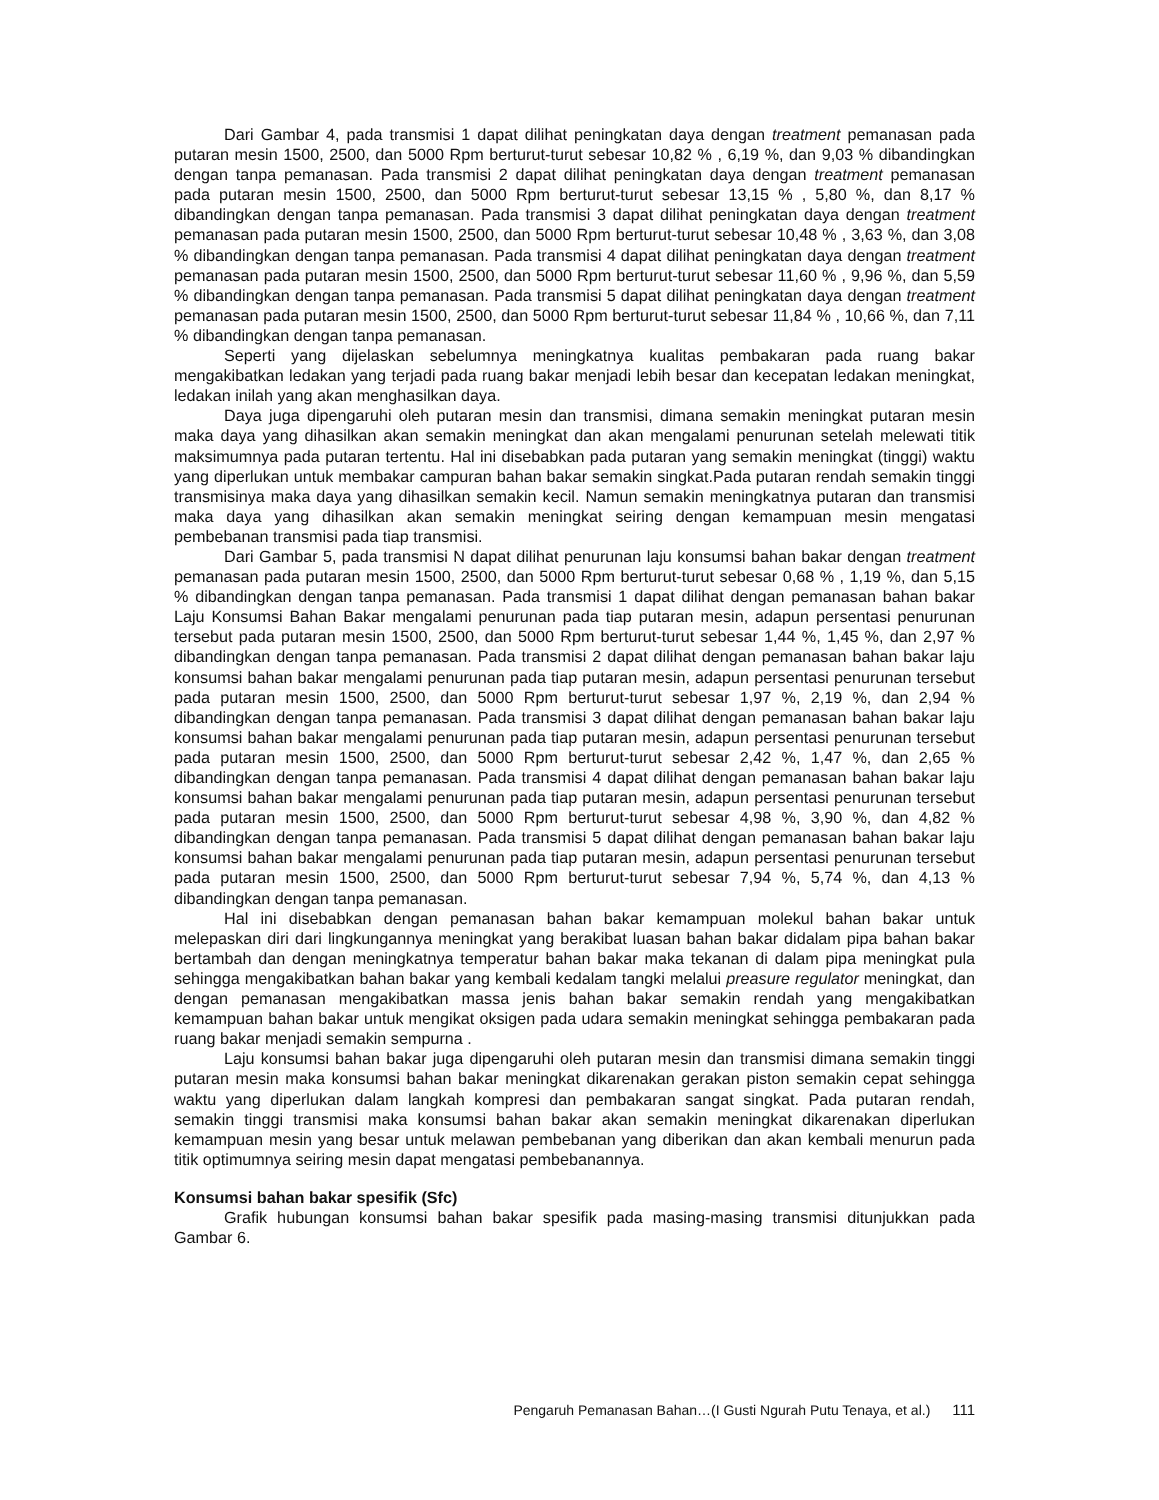Dari Gambar 4, pada transmisi 1 dapat dilihat peningkatan daya dengan treatment pemanasan pada putaran mesin 1500, 2500, dan 5000 Rpm berturut-turut sebesar 10,82 % , 6,19 %, dan 9,03 % dibandingkan dengan tanpa pemanasan. Pada transmisi 2 dapat dilihat peningkatan daya dengan treatment pemanasan pada putaran mesin 1500, 2500, dan 5000 Rpm berturut-turut sebesar 13,15 % , 5,80 %, dan 8,17 % dibandingkan dengan tanpa pemanasan. Pada transmisi 3 dapat dilihat peningkatan daya dengan treatment pemanasan pada putaran mesin 1500, 2500, dan 5000 Rpm berturut-turut sebesar 10,48 % , 3,63 %, dan 3,08 % dibandingkan dengan tanpa pemanasan. Pada transmisi 4 dapat dilihat peningkatan daya dengan treatment pemanasan pada putaran mesin 1500, 2500, dan 5000 Rpm berturut-turut sebesar 11,60 % , 9,96 %, dan 5,59 % dibandingkan dengan tanpa pemanasan. Pada transmisi 5 dapat dilihat peningkatan daya dengan treatment pemanasan pada putaran mesin 1500, 2500, dan 5000 Rpm berturut-turut sebesar 11,84 % , 10,66 %, dan 7,11 % dibandingkan dengan tanpa pemanasan.
Seperti yang dijelaskan sebelumnya meningkatnya kualitas pembakaran pada ruang bakar mengakibatkan ledakan yang terjadi pada ruang bakar menjadi lebih besar dan kecepatan ledakan meningkat, ledakan inilah yang akan menghasilkan daya.
Daya juga dipengaruhi oleh putaran mesin dan transmisi, dimana semakin meningkat putaran mesin maka daya yang dihasilkan akan semakin meningkat dan akan mengalami penurunan setelah melewati titik maksimumnya pada putaran tertentu. Hal ini disebabkan pada putaran yang semakin meningkat (tinggi) waktu yang diperlukan untuk membakar campuran bahan bakar semakin singkat.Pada putaran rendah semakin tinggi transmisinya maka daya yang dihasilkan semakin kecil. Namun semakin meningkatnya putaran dan transmisi maka daya yang dihasilkan akan semakin meningkat seiring dengan kemampuan mesin mengatasi pembebanan transmisi pada tiap transmisi.
Dari Gambar 5, pada transmisi N dapat dilihat penurunan laju konsumsi bahan bakar dengan treatment pemanasan pada putaran mesin 1500, 2500, dan 5000 Rpm berturut-turut sebesar 0,68 % , 1,19 %, dan 5,15 % dibandingkan dengan tanpa pemanasan. Pada transmisi 1 dapat dilihat dengan pemanasan bahan bakar Laju Konsumsi Bahan Bakar mengalami penurunan pada tiap putaran mesin, adapun persentasi penurunan tersebut pada putaran mesin 1500, 2500, dan 5000 Rpm berturut-turut sebesar 1,44 %, 1,45 %, dan 2,97 % dibandingkan dengan tanpa pemanasan. Pada transmisi 2 dapat dilihat dengan pemanasan bahan bakar laju konsumsi bahan bakar mengalami penurunan pada tiap putaran mesin, adapun persentasi penurunan tersebut pada putaran mesin 1500, 2500, dan 5000 Rpm berturut-turut sebesar 1,97 %, 2,19 %, dan 2,94 % dibandingkan dengan tanpa pemanasan. Pada transmisi 3 dapat dilihat dengan pemanasan bahan bakar laju konsumsi bahan bakar mengalami penurunan pada tiap putaran mesin, adapun persentasi penurunan tersebut pada putaran mesin 1500, 2500, dan 5000 Rpm berturut-turut sebesar 2,42 %, 1,47 %, dan 2,65 % dibandingkan dengan tanpa pemanasan. Pada transmisi 4 dapat dilihat dengan pemanasan bahan bakar laju konsumsi bahan bakar mengalami penurunan pada tiap putaran mesin, adapun persentasi penurunan tersebut pada putaran mesin 1500, 2500, dan 5000 Rpm berturut-turut sebesar 4,98 %, 3,90 %, dan 4,82 % dibandingkan dengan tanpa pemanasan. Pada transmisi 5 dapat dilihat dengan pemanasan bahan bakar laju konsumsi bahan bakar mengalami penurunan pada tiap putaran mesin, adapun persentasi penurunan tersebut pada putaran mesin 1500, 2500, dan 5000 Rpm berturut-turut sebesar 7,94 %, 5,74 %, dan 4,13 % dibandingkan dengan tanpa pemanasan.
Hal ini disebabkan dengan pemanasan bahan bakar kemampuan molekul bahan bakar untuk melepaskan diri dari lingkungannya meningkat yang berakibat luasan bahan bakar didalam pipa bahan bakar bertambah dan dengan meningkatnya temperatur bahan bakar maka tekanan di dalam pipa meningkat pula sehingga mengakibatkan bahan bakar yang kembali kedalam tangki melalui preasure regulator meningkat, dan dengan pemanasan mengakibatkan massa jenis bahan bakar semakin rendah yang mengakibatkan kemampuan bahan bakar untuk mengikat oksigen pada udara semakin meningkat sehingga pembakaran pada ruang bakar menjadi semakin sempurna .
Laju konsumsi bahan bakar juga dipengaruhi oleh putaran mesin dan transmisi dimana semakin tinggi putaran mesin maka konsumsi bahan bakar meningkat dikarenakan gerakan piston semakin cepat sehingga waktu yang diperlukan dalam langkah kompresi dan pembakaran sangat singkat. Pada putaran rendah, semakin tinggi transmisi maka konsumsi bahan bakar akan semakin meningkat dikarenakan diperlukan kemampuan mesin yang besar untuk melawan pembebanan yang diberikan dan akan kembali menurun pada titik optimumnya seiring mesin dapat mengatasi pembebanannya.
Konsumsi bahan bakar spesifik (Sfc)
Grafik hubungan konsumsi bahan bakar spesifik pada masing-masing transmisi ditunjukkan pada Gambar 6.
Pengaruh Pemanasan Bahan…(I Gusti Ngurah Putu Tenaya, et al.) 111